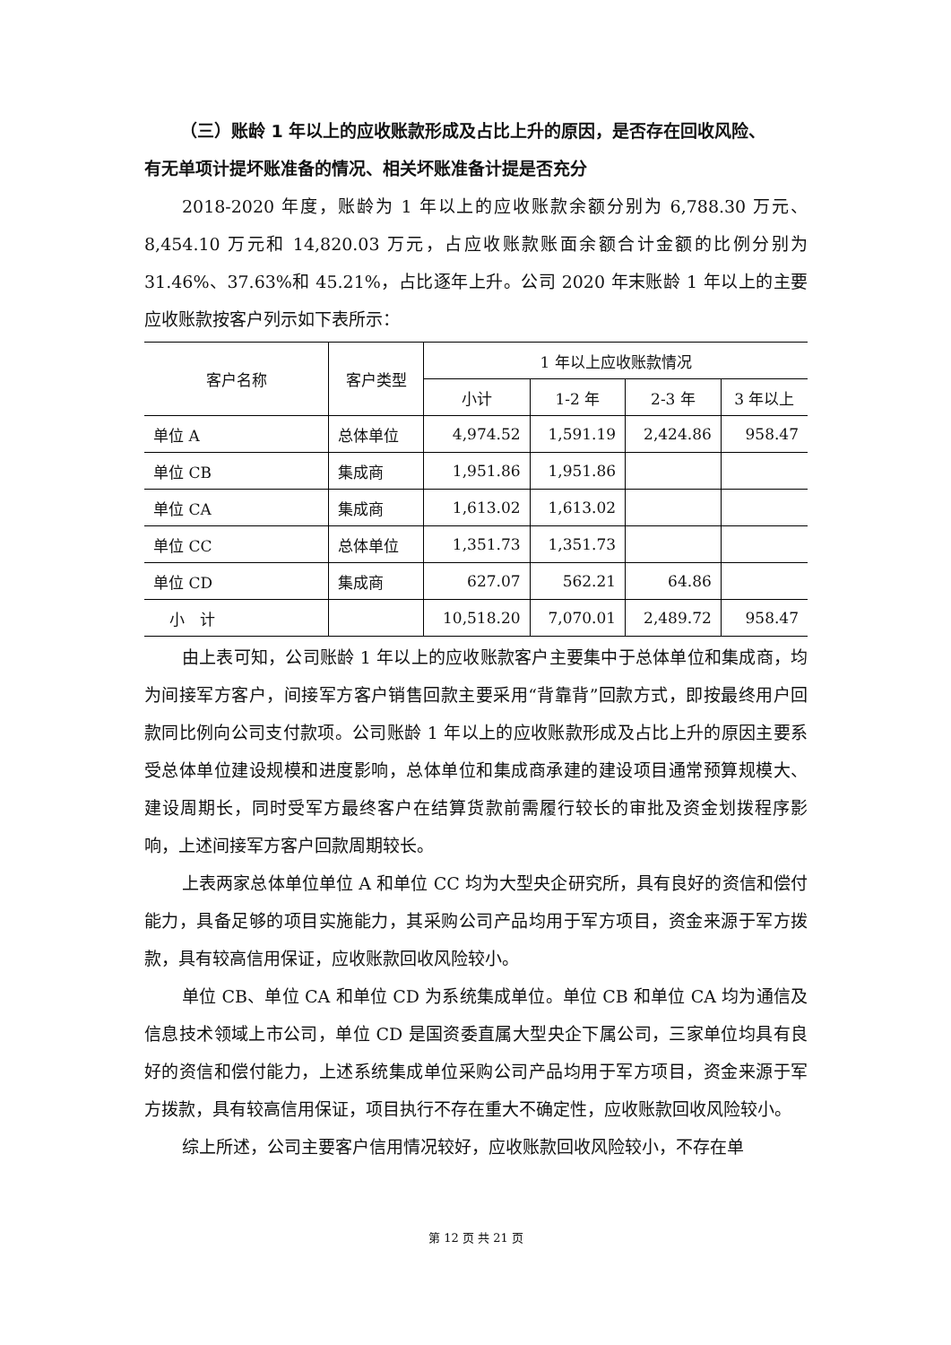（三）账龄 1 年以上的应收账款形成及占比上升的原因，是否存在回收风险、
有无单项计提坏账准备的情况、相关坏账准备计提是否充分
2018-2020 年度，账龄为 1 年以上的应收账款余额分别为 6,788.30 万元、8,454.10 万元和 14,820.03 万元，占应收账款账面余额合计金额的比例分别为 31.46%、37.63%和 45.21%，占比逐年上升。公司 2020 年末账龄 1 年以上的主要应收账款按客户列示如下表所示：
| 客户名称 | 客户类型 | 1 年以上应收账款情况 | | | |
| --- | --- | --- | --- | --- | --- |
| | | 小计 | 1-2 年 | 2-3 年 | 3 年以上 |
| 单位 A | 总体单位 | 4,974.52 | 1,591.19 | 2,424.86 | 958.47 |
| 单位 CB | 集成商 | 1,951.86 | 1,951.86 | | |
| 单位 CA | 集成商 | 1,613.02 | 1,613.02 | | |
| 单位 CC | 总体单位 | 1,351.73 | 1,351.73 | | |
| 单位 CD | 集成商 | 627.07 | 562.21 | 64.86 | |
| 小 计 | | 10,518.20 | 7,070.01 | 2,489.72 | 958.47 |
由上表可知，公司账龄 1 年以上的应收账款客户主要集中于总体单位和集成商，均为间接军方客户，间接军方客户销售回款主要采用“背靠背”回款方式，即按最终用户回款同比例向公司支付款项。公司账龄 1 年以上的应收账款形成及占比上升的原因主要系受总体单位建设规模和进度影响，总体单位和集成商承建的建设项目通常预算规模大、建设周期长，同时受军方最终客户在结算货款前需履行较长的审批及资金划拨程序影响，上述间接军方客户回款周期较长。
上表两家总体单位单位 A 和单位 CC 均为大型央企研究所，具有良好的资信和偿付能力，具备足够的项目实施能力，其采购公司产品均用于军方项目，资金来源于军方拨款，具有较高信用保证，应收账款回收风险较小。
单位 CB、单位 CA 和单位 CD 为系统集成单位。单位 CB 和单位 CA 均为通信及信息技术领域上市公司，单位 CD 是国资委直属大型央企下属公司，三家单位均具有良好的资信和偿付能力，上述系统集成单位采购公司产品均用于军方项目，资金来源于军方拨款，具有较高信用保证，项目执行不存在重大不确定性，应收账款回收风险较小。
综上所述，公司主要客户信用情况较好，应收账款回收风险较小，不存在单
第 12 页 共 21 页